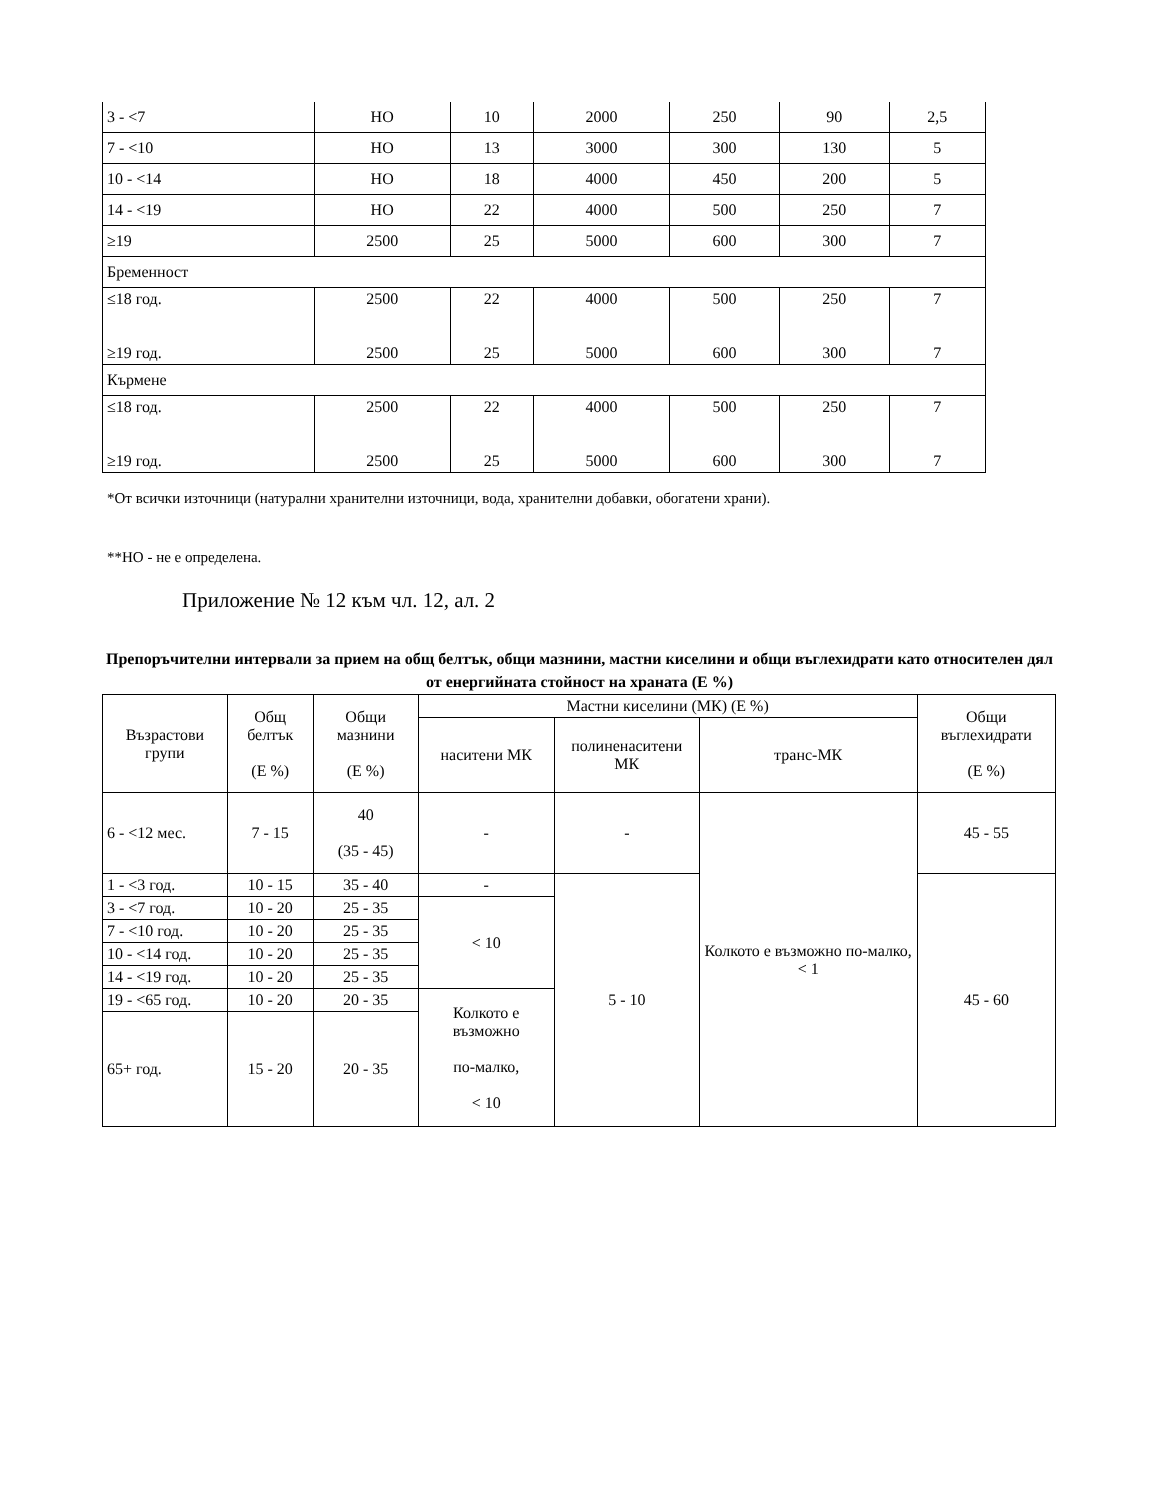| 3 - <7 | НО | 10 | 2000 | 250 | 90 | 2,5 |
| 7 - <10 | НО | 13 | 3000 | 300 | 130 | 5 |
| 10 - <14 | НО | 18 | 4000 | 450 | 200 | 5 |
| 14 - <19 | НО | 22 | 4000 | 500 | 250 | 7 |
| ≥19 | 2500 | 25 | 5000 | 600 | 300 | 7 |
| Бременност | | | | | | |
| ≤18 год. ≥19 год. | 2500 2500 | 22 25 | 4000 5000 | 500 600 | 250 300 | 7 7 |
| Кърмене | | | | | | |
| ≤18 год. ≥19 год. | 2500 2500 | 22 25 | 4000 5000 | 500 600 | 250 300 | 7 7 |
*От всички източници (натурални хранителни източници, вода, хранителни добавки, обогатени храни).
**НО - не е определена.
Приложение № 12 към чл. 12, ал. 2
Препоръчителни интервали за прием на общ белтък, общи мазнини, мастни киселини и общи въглехидрати като относителен дял от енергийната стойност на храната (Е %)
| Възрастови групи | Общ белтък (Е %) | Общи мазнини (Е %) | Мастни киселини (МК) (Е %) | | | Общи въглехидрати (Е %) |
| | | | наситени МК | полиненаситени МК | транс-МК | |
| 6 - <12 мес. | 7 - 15 | 40 (35 - 45) | - | - | Колкото е възможно по-малко, < 1 | 45 - 55 |
| 1 - <3 год. | 10 - 15 | 35 - 40 | - | 5 - 10 | | 45 - 60 |
| 3 - <7 год. | 10 - 20 | 25 - 35 | < 10 | | | |
| 7 - <10 год. | 10 - 20 | 25 - 35 | | | | |
| 10 - <14 год. | 10 - 20 | 25 - 35 | | | | |
| 14 - <19 год. | 10 - 20 | 25 - 35 | | | | |
| 19 - <65 год. | 10 - 20 | 20 - 35 | Колкото е възможно по-малко, < 10 | | | |
| 65+ год. | 15 - 20 | 20 - 35 | | | | |